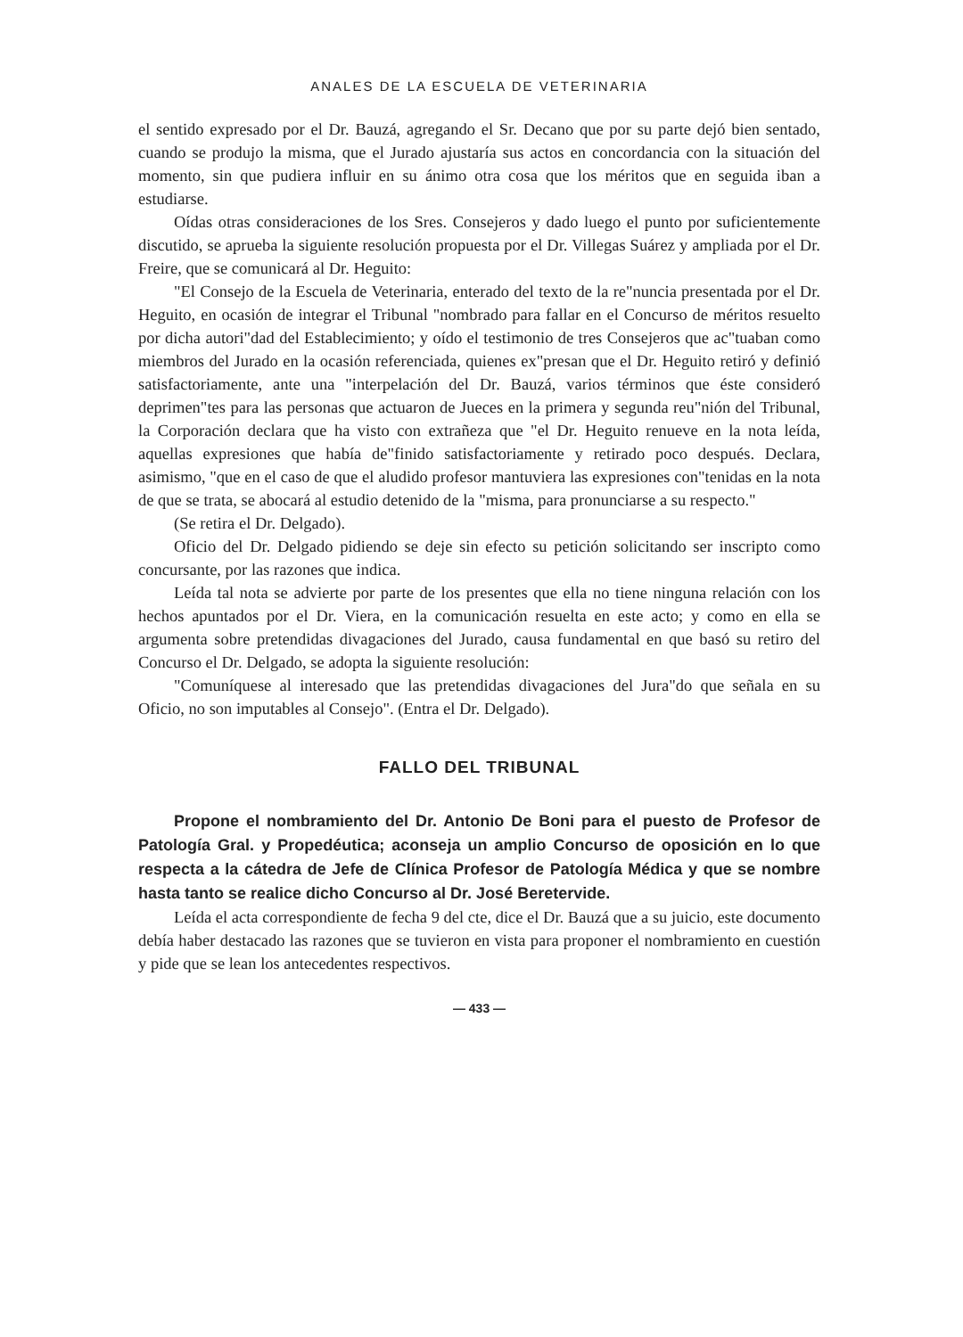ANALES DE LA ESCUELA DE VETERINARIA
el sentido expresado por el Dr. Bauzá, agregando el Sr. Decano que por su parte dejó bien sentado, cuando se produjo la misma, que el Jurado ajustaría sus actos en concordancia con la situación del momento, sin que pudiera influir en su ánimo otra cosa que los méritos que en seguida iban a estudiarse.
Oídas otras consideraciones de los Sres. Consejeros y dado luego el punto por suficientemente discutido, se aprueba la siguiente resolución propuesta por el Dr. Villegas Suárez y ampliada por el Dr. Freire, que se comunicará al Dr. Heguito:
"El Consejo de la Escuela de Veterinaria, enterado del texto de la re"nuncia presentada por el Dr. Heguito, en ocasión de integrar el Tribunal "nombrado para fallar en el Concurso de méritos resuelto por dicha autori"dad del Establecimiento; y oído el testimonio de tres Consejeros que ac"tuaban como miembros del Jurado en la ocasión referenciada, quienes ex"presan que el Dr. Heguito retiró y definió satisfactoriamente, ante una "interpelación del Dr. Bauzá, varios términos que éste consideró deprimen"tes para las personas que actuaron de Jueces en la primera y segunda reu"nión del Tribunal, la Corporación declara que ha visto con extrañeza que "el Dr. Heguito renueve en la nota leída, aquellas expresiones que había de"finido satisfactoriamente y retirado poco después. Declara, asimismo, "que en el caso de que el aludido profesor mantuviera las expresiones con"tenidas en la nota de que se trata, se abocará al estudio detenido de la "misma, para pronunciarse a su respecto."
(Se retira el Dr. Delgado).
Oficio del Dr. Delgado pidiendo se deje sin efecto su petición solicitando ser inscripto como concursante, por las razones que indica.
Leída tal nota se advierte por parte de los presentes que ella no tiene ninguna relación con los hechos apuntados por el Dr. Viera, en la comunicación resuelta en este acto; y como en ella se argumenta sobre pretendidas divagaciones del Jurado, causa fundamental en que basó su retiro del Concurso el Dr. Delgado, se adopta la siguiente resolución:
"Comuníquese al interesado que las pretendidas divagaciones del Jura"do que señala en su Oficio, no son imputables al Consejo". (Entra el Dr. Delgado).
FALLO DEL TRIBUNAL
Propone el nombramiento del Dr. Antonio De Boni para el puesto de Profesor de Patología Gral. y Propedéutica; aconseja un amplio Concurso de oposición en lo que respecta a la cátedra de Jefe de Clínica Profesor de Patología Médica y que se nombre hasta tanto se realice dicho Concurso al Dr. José Beretervide.
Leída el acta correspondiente de fecha 9 del cte, dice el Dr. Bauzá que a su juicio, este documento debía haber destacado las razones que se tuvieron en vista para proponer el nombramiento en cuestión y pide que se lean los antecedentes respectivos.
— 433 —